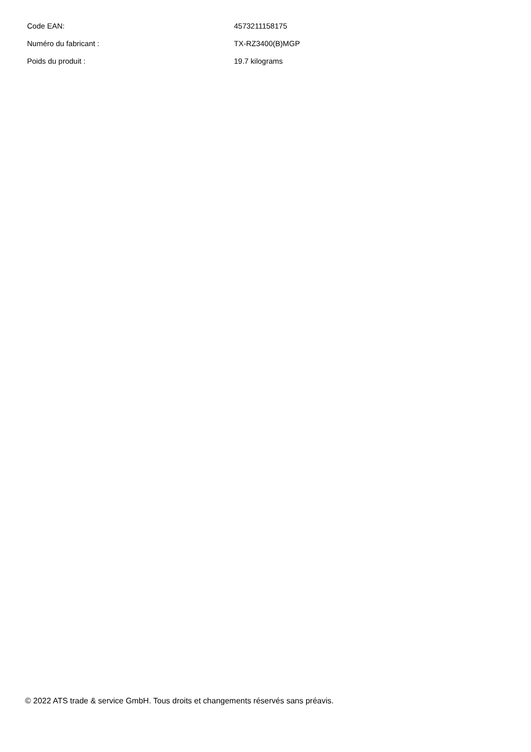| Code EAN: | 4573211158175 |
| Numéro du fabricant : | TX-RZ3400(B)MGP |
| Poids du produit : | 19.7 kilograms |
© 2022 ATS trade & service GmbH. Tous droits et changements réservés sans préavis.